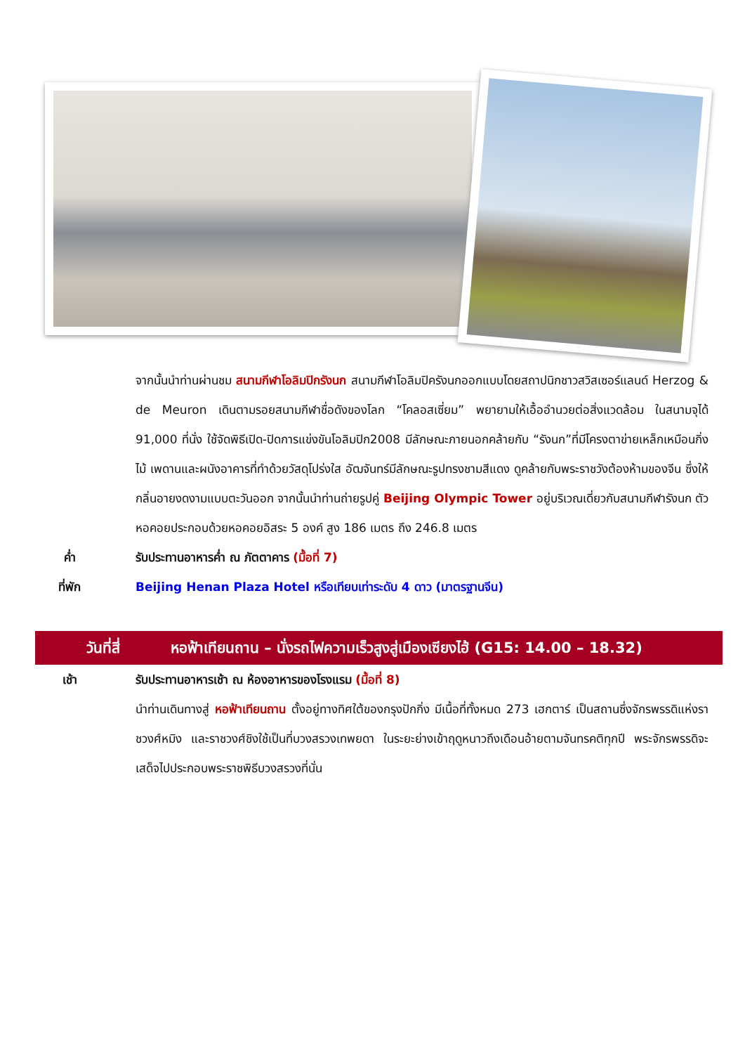จากนั้นนำท่านผ่านชม สนามกีฬาโอลิมปิกรังนก สนามกีฬาโอลิมปิครังนกออกแบบโดยสถาปนิกชาวสวิสเซอร์แลนด์ Herzog & de Meuron เดินตามรอยสนามกีฬาชื่อดังของโลก “โคลอสเซี่ยม” พยายามให้เอื้ออำนวยต่อสิ่งแวดล้อม ในสนามจุได้ 91,000 ที่นั่ง ใช้จัดพิธีเปิด-ปิดการแข่งขันโอลิมปิก2008 มีลักษณะภายนอกคล้ายกับ “รังนก”ที่มีโครงตาข่ายเหล็กเหมือนกิ่งไม้ เพดานและผนังอาคารที่ทำด้วยวัสดุโปร่งใส อัฒจันทร์มีลักษณะรูปทรงชามสีแดง ดูคล้ายกับพระราชวังต้องห้ามของจีน ซึ่งให้กลิ่นอายงดงามแบบตะวันออก จากนั้นนำท่านถ่ายรูปคู่ Beijing Olympic Tower อยู่บริเวณเดี่ยวกับสนามกีฬารังนก ตัวหอคอยประกอบด้วยหอคอยอิสระ 5 องค์ สูง 186 เมตร ถึง 246.8 เมตร
ค่ำ รับประทานอาหารค่ำ ณ ภัตตาคาร (มื้อที่ 7)
ที่พัก Beijing Henan Plaza Hotel หรือเทียบเท่าระดับ 4 ดาว (มาตรฐานจีน)
วันที่สี่ หอฟ้าเทียนถาน – นั่งรถไฟความเร็วสูงสู่เมืองเซียงไฮ้ (G15: 14.00 – 18.32)
เช้า รับประทานอาหารเช้า ณ ห้องอาหารของโรงแรม (มื้อที่ 8)
นำท่านเดินทางสู่ หอฟ้าเทียนถาน ตั้งอยู่ทางทิศใต้ของกรุงปักกิ่ง มีเนื้อที่ทั้งหมด 273 เฮกตาร์ เป็นสถานซึ่งจักรพรรดิแห่งราชวงศ์หมิง และราชวงศ์ชิงใช้เป็นที่บวงสรวงเทพยดา ในระยะย่างเข้าฤดูหนาวถึงเดือนอ้ายตามจันทรคติทุกปี พระจักรพรรดิจะเสด็จไปประกอบพระราชพิธีบวงสรวงที่นั่น